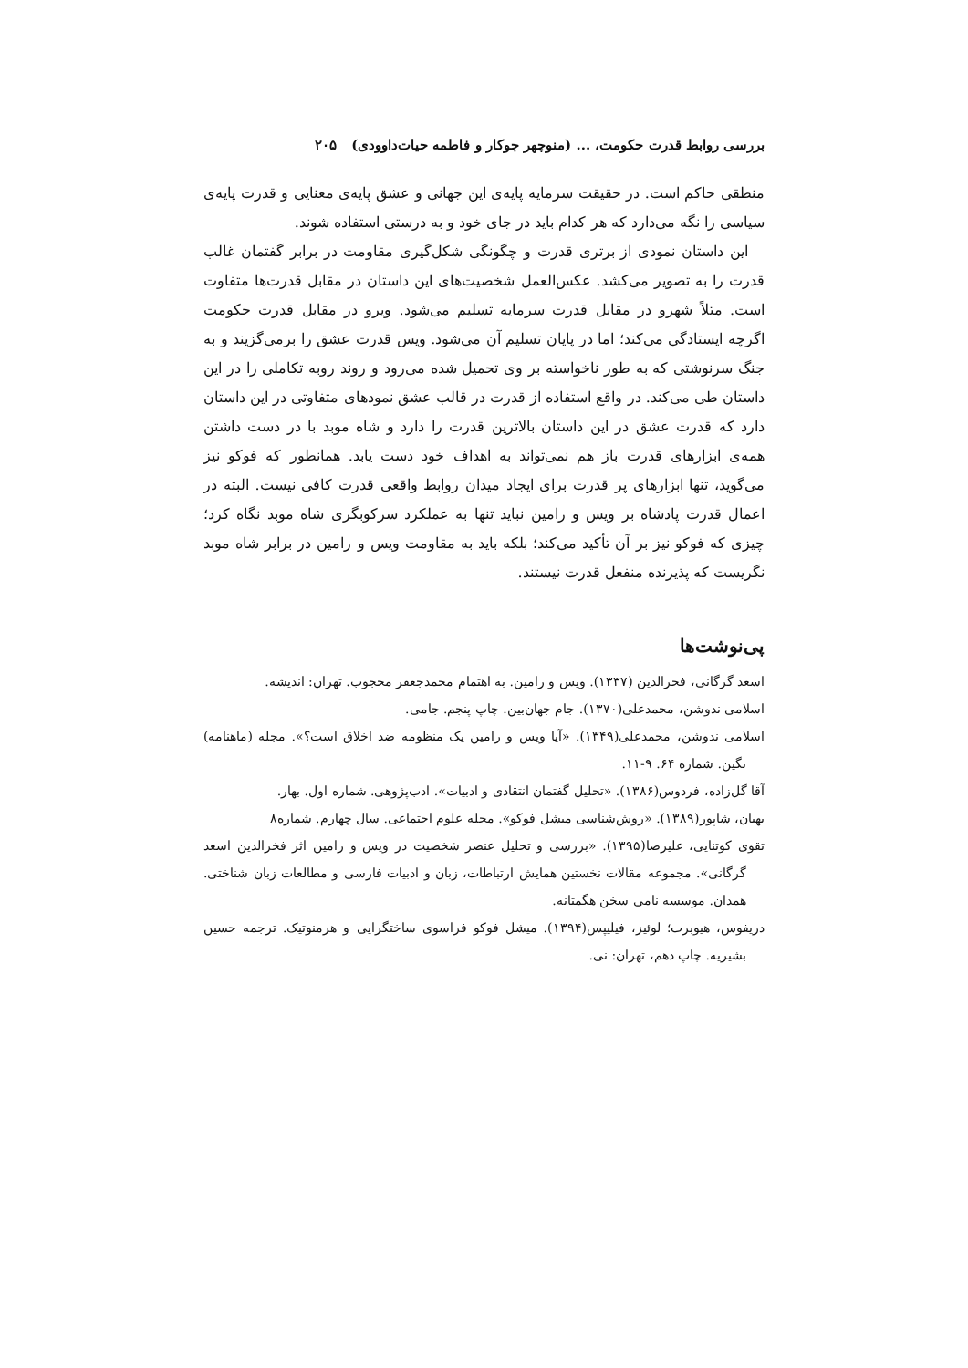بررسی روابط قدرت حکومت، ... (منوچهر جوکار و فاطمه حیات‌داوودی) ۲۰۵
منطقی حاکم است. در حقیقت سرمایه پایه‌ی این جهانی و عشق پایه‌ی معنایی و قدرت پایه‌ی سیاسی را نگه می‌دارد که هر کدام باید در جای خود و به درستی استفاده شوند.
این داستان نمودی از برتری قدرت و چگونگی شکل‌گیری مقاومت در برابر گفتمان غالب قدرت را به تصویر می‌کشد. عکس‌العمل شخصیت‌های این داستان در مقابل قدرت‌ها متفاوت است. مثلاً شهرو در مقابل قدرت سرمایه تسلیم می‌شود. ویرو در مقابل قدرت حکومت اگرچه ایستادگی می‌کند؛ اما در پایان تسلیم آن می‌شود. ویس قدرت عشق را برمی‌گزیند و به جنگ سرنوشتی که به طور ناخواسته بر وی تحمیل شده می‌رود و روند روبه تکاملی را در این داستان طی می‌کند. در واقع استفاده از قدرت در قالب عشق نمودهای متفاوتی در این داستان دارد که قدرت عشق در این داستان بالاترین قدرت را دارد و شاه موبد با در دست داشتن همه‌ی ابزارهای قدرت باز هم نمی‌تواند به اهداف خود دست یابد. همانطور که فوکو نیز می‌گوید، تنها ابزارهای پر قدرت برای ایجاد میدان روابط واقعی قدرت کافی نیست. البته در اعمال قدرت پادشاه بر ویس و رامین نباید تنها به عملکرد سرکوبگری شاه موبد نگاه کرد؛ چیزی که فوکو نیز بر آن تأکید می‌کند؛ بلکه باید به مقاومت ویس و رامین در برابر شاه موبد نگریست که پذیرنده منفعل قدرت نیستند.
پی‌نوشت‌ها
اسعد گرگانی، فخرالدین (۱۳۳۷). ویس و رامین. به اهتمام محمدجعفر محجوب. تهران: اندیشه.
اسلامی ندوشن، محمدعلی(۱۳۷۰). جام جهان‌بین. چاپ پنجم. جامی.
اسلامی ندوشن، محمدعلی(۱۳۴۹). «آیا ویس و رامین یک منظومه ضد اخلاق است؟». مجله (ماهنامه) نگین. شماره ۶۴. ۹-۱۱.
آقا گل‌زاده، فردوس(۱۳۸۶). «تحلیل گفتمان انتقادی و ادبیات». ادب‌پژوهی. شماره اول. بهار.
بهیان، شاپور(۱۳۸۹). «روش‌شناسی میشل فوکو». مجله علوم اجتماعی. سال چهارم. شماره۸
تقوی کوتنایی، علیرضا(۱۳۹۵). «بررسی و تحلیل عنصر شخصیت در ویس و رامین اثر فخرالدین اسعد گرگانی». مجموعه مقالات نخستین همایش ارتباطات، زبان و ادبیات فارسی و مطالعات زبان شناختی. همدان. موسسه نامی سخن هگمتانه.
دریفوس، هیوبرت؛ لوئیز، فیلیپس(۱۳۹۴). میشل فوکو فراسوی ساختگرایی و هرمنوتیک. ترجمه حسین بشیریه. چاپ دهم، تهران: نی.